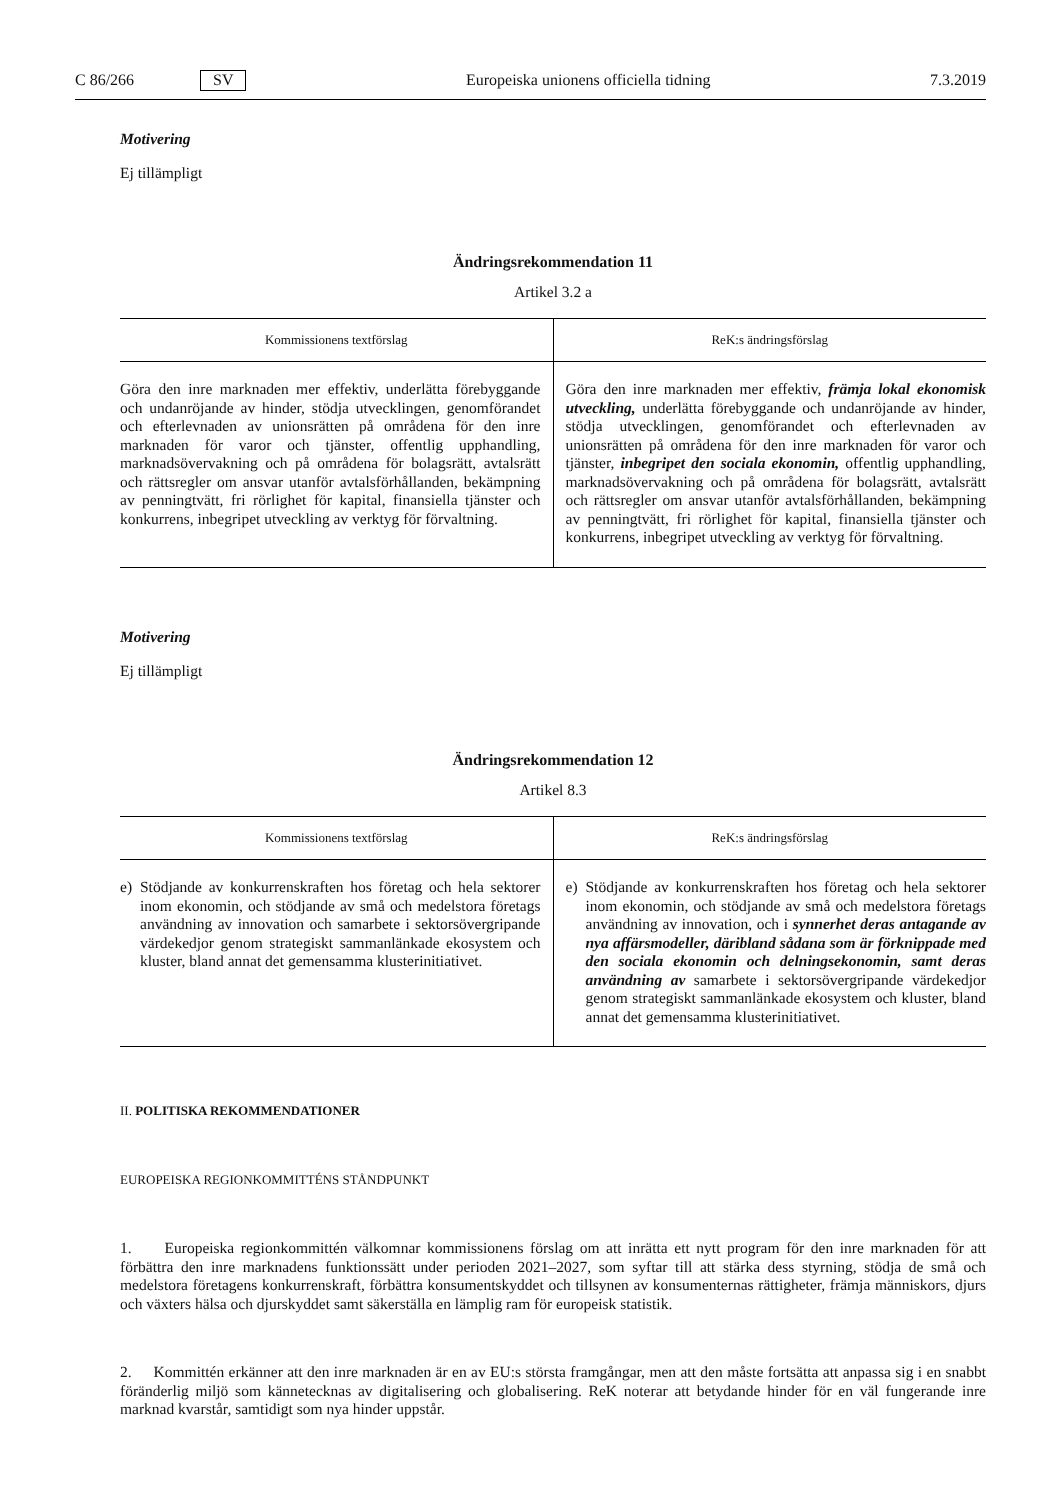C 86/266 SV Europeiska unionens officiella tidning 7.3.2019
Motivering
Ej tillämpligt
Ändringsrekommendation 11
Artikel 3.2 a
| Kommissionens textförslag | ReK:s ändringsförslag |
| --- | --- |
| Göra den inre marknaden mer effektiv, underlätta förebyggande och undanröjande av hinder, stödja utvecklingen, genomförandet och efterlevnaden av unionsrätten på områdena för den inre marknaden för varor och tjänster, offentlig upphandling, marknadsövervakning och på områdena för bolagsrätt, avtalsrätt och rättsregler om ansvar utanför avtalsförhållanden, bekämpning av penningtvätt, fri rörlighet för kapital, finansiella tjänster och konkurrens, inbegripet utveckling av verktyg för förvaltning. | Göra den inre marknaden mer effektiv, främja lokal ekonomisk utveckling, underlätta förebyggande och undanröjande av hinder, stödja utvecklingen, genomförandet och efterlevnaden av unionsrätten på områdena för den inre marknaden för varor och tjänster, inbegripet den sociala ekonomin, offentlig upphandling, marknadsövervakning och på områdena för bolagsrätt, avtalsrätt och rättsregler om ansvar utanför avtalsförhållanden, bekämpning av penningtvätt, fri rörlighet för kapital, finansiella tjänster och konkurrens, inbegripet utveckling av verktyg för förvaltning. |
Motivering
Ej tillämpligt
Ändringsrekommendation 12
Artikel 8.3
| Kommissionens textförslag | ReK:s ändringsförslag |
| --- | --- |
| e) Stödjande av konkurrenskraften hos företag och hela sektorer inom ekonomin, och stödjande av små och medelstora företags användning av innovation och samarbete i sektorsövergripande värdekedjor genom strategiskt sammanlänkade ekosystem och kluster, bland annat det gemensamma klusterinitiativet. | e) Stödjande av konkurrenskraften hos företag och hela sektorer inom ekonomin, och stödjande av små och medelstora företags användning av innovation, och i synnerhet deras antagande av nya affärsmodeller, däribland sådana som är förknippade med den sociala ekonomin och delningsekonomin, samt deras användning av samarbete i sektorsövergripande värdekedjor genom strategiskt sammanlänkade ekosystem och kluster, bland annat det gemensamma klusterinitiativet. |
II. POLITISKA REKOMMENDATIONER
EUROPEISKA REGIONKOMMITTÉNS STÅNDPUNKT
1. Europeiska regionkommittén välkomnar kommissionens förslag om att inrätta ett nytt program för den inre marknaden för att förbättra den inre marknadens funktionssätt under perioden 2021–2027, som syftar till att stärka dess styrning, stödja de små och medelstora företagens konkurrenskraft, förbättra konsumentskyddet och tillsynen av konsumenternas rättigheter, främja människors, djurs och växters hälsa och djurskyddet samt säkerställa en lämplig ram för europeisk statistik.
2. Kommittén erkänner att den inre marknaden är en av EU:s största framgångar, men att den måste fortsätta att anpassa sig i en snabbt föränderlig miljö som kännetecknas av digitalisering och globalisering. ReK noterar att betydande hinder för en väl fungerande inre marknad kvarstår, samtidigt som nya hinder uppstår.